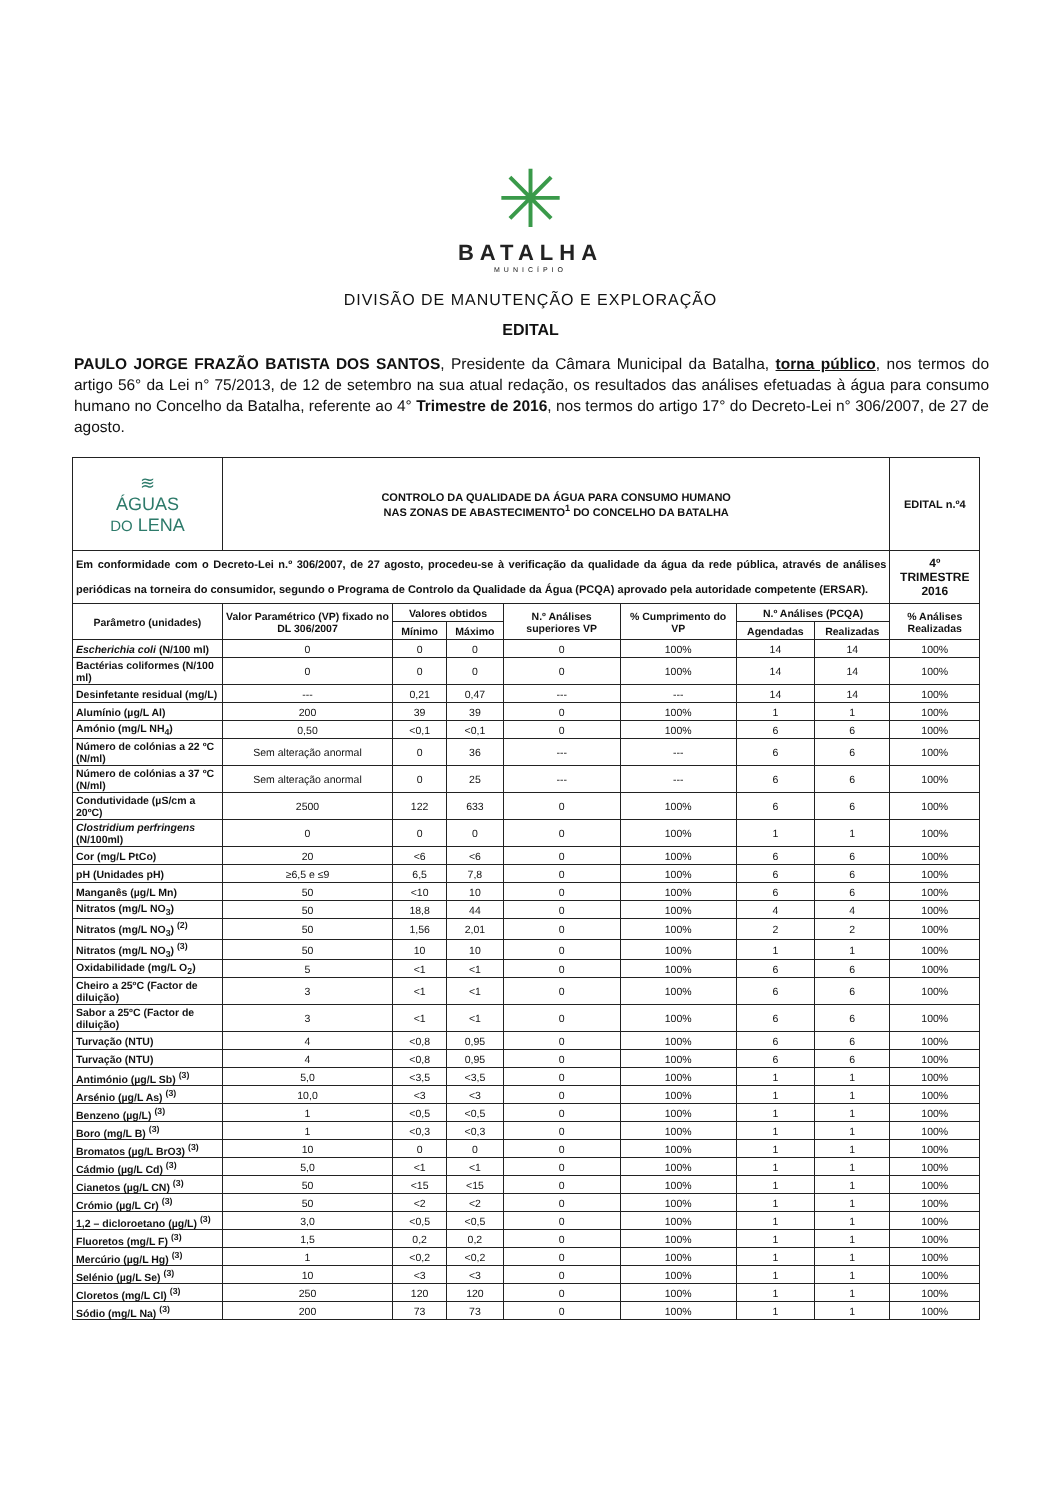✳
BATALHA
MUNICÍPIO
DIVISÃO DE MANUTENÇÃO E EXPLORAÇÃO
EDITAL
PAULO JORGE FRAZÃO BATISTA DOS SANTOS, Presidente da Câmara Municipal da Batalha, torna público, nos termos do artigo 56° da Lei n° 75/2013, de 12 de setembro na sua atual redação, os resultados das análises efetuadas à água para consumo humano no Concelho da Batalha, referente ao 4° Trimestre de 2016, nos termos do artigo 17° do Decreto-Lei n° 306/2007, de 27 de agosto.
| ≋ ÁGUAS DO LENA | CONTROLO DA QUALIDADE DA ÁGUA PARA CONSUMO HUMANO NAS ZONAS DE ABASTECIMENTO<sup>1</sup> DO CONCELHO DA BATALHA | | | | | | | EDITAL n.º4 |
| Em conformidade com o Decreto-Lei n.º 306/2007, de 27 agosto, procedeu-se à verificação da qualidade da água da rede pública, através de análises periódicas na torneira do consumidor, segundo o Programa de Controlo da Qualidade da Água (PCQA) aprovado pela autoridade competente (ERSAR). | | | | | | | | 4º TRIMESTRE 2016 |
| Parâmetro (unidades) | Valor Paramétrico (VP) fixado no DL 306/2007 | Valores obtidos | | N.º Análises superiores VP | % Cumprimento do VP | N.º Análises (PCQA) | | % Análises Realizadas |
| | | Mínimo | Máximo | | | Agendadas | Realizadas | |
| Escherichia coli (N/100 ml) | 0 | 0 | 0 | 0 | 100% | 14 | 14 | 100% |
| Bactérias coliformes (N/100 ml) | 0 | 0 | 0 | 0 | 100% | 14 | 14 | 100% |
| Desinfetante residual (mg/L) | --- | 0,21 | 0,47 | --- | --- | 14 | 14 | 100% |
| Alumínio (µg/L Al) | 200 | 39 | 39 | 0 | 100% | 1 | 1 | 100% |
| Amónio (mg/L NH<sub>4</sub>) | 0,50 | <0,1 | <0,1 | 0 | 100% | 6 | 6 | 100% |
| Número de colónias a 22 ºC (N/ml) | Sem alteração anormal | 0 | 36 | --- | --- | 6 | 6 | 100% |
| Número de colónias a 37 ºC (N/ml) | Sem alteração anormal | 0 | 25 | --- | --- | 6 | 6 | 100% |
| Condutividade (µS/cm a 20ºC) | 2500 | 122 | 633 | 0 | 100% | 6 | 6 | 100% |
| Clostridium perfringens (N/100ml) | 0 | 0 | 0 | 0 | 100% | 1 | 1 | 100% |
| Cor (mg/L PtCo) | 20 | <6 | <6 | 0 | 100% | 6 | 6 | 100% |
| pH (Unidades pH) | ≥6,5 e ≤9 | 6,5 | 7,8 | 0 | 100% | 6 | 6 | 100% |
| Manganês (µg/L Mn) | 50 | <10 | 10 | 0 | 100% | 6 | 6 | 100% |
| Nitratos (mg/L NO<sub>3</sub>) | 50 | 18,8 | 44 | 0 | 100% | 4 | 4 | 100% |
| Nitratos (mg/L NO<sub>3</sub>) <sup>(2)</sup> | 50 | 1,56 | 2,01 | 0 | 100% | 2 | 2 | 100% |
| Nitratos (mg/L NO<sub>3</sub>) <sup>(3)</sup> | 50 | 10 | 10 | 0 | 100% | 1 | 1 | 100% |
| Oxidabilidade (mg/L O<sub>2</sub>) | 5 | <1 | <1 | 0 | 100% | 6 | 6 | 100% |
| Cheiro a 25ºC (Factor de diluição) | 3 | <1 | <1 | 0 | 100% | 6 | 6 | 100% |
| Sabor a 25ºC (Factor de diluição) | 3 | <1 | <1 | 0 | 100% | 6 | 6 | 100% |
| Turvação (NTU) | 4 | <0,8 | 0,95 | 0 | 100% | 6 | 6 | 100% |
| Turvação (NTU) | 4 | <0,8 | 0,95 | 0 | 100% | 6 | 6 | 100% |
| Antimónio (µg/L Sb) <sup>(3)</sup> | 5,0 | <3,5 | <3,5 | 0 | 100% | 1 | 1 | 100% |
| Arsénio (µg/L As) <sup>(3)</sup> | 10,0 | <3 | <3 | 0 | 100% | 1 | 1 | 100% |
| Benzeno (µg/L) <sup>(3)</sup> | 1 | <0,5 | <0,5 | 0 | 100% | 1 | 1 | 100% |
| Boro (mg/L B) <sup>(3)</sup> | 1 | <0,3 | <0,3 | 0 | 100% | 1 | 1 | 100% |
| Bromatos (µg/L BrO3) <sup>(3)</sup> | 10 | 0 | 0 | 0 | 100% | 1 | 1 | 100% |
| Cádmio (µg/L Cd) <sup>(3)</sup> | 5,0 | <1 | <1 | 0 | 100% | 1 | 1 | 100% |
| Cianetos (µg/L CN) <sup>(3)</sup> | 50 | <15 | <15 | 0 | 100% | 1 | 1 | 100% |
| Crómio (µg/L Cr) <sup>(3)</sup> | 50 | <2 | <2 | 0 | 100% | 1 | 1 | 100% |
| 1,2 – dicloroetano (µg/L) <sup>(3)</sup> | 3,0 | <0,5 | <0,5 | 0 | 100% | 1 | 1 | 100% |
| Fluoretos (mg/L F) <sup>(3)</sup> | 1,5 | 0,2 | 0,2 | 0 | 100% | 1 | 1 | 100% |
| Mercúrio (µg/L Hg) <sup>(3)</sup> | 1 | <0,2 | <0,2 | 0 | 100% | 1 | 1 | 100% |
| Selénio (µg/L Se) <sup>(3)</sup> | 10 | <3 | <3 | 0 | 100% | 1 | 1 | 100% |
| Cloretos (mg/L Cl) <sup>(3)</sup> | 250 | 120 | 120 | 0 | 100% | 1 | 1 | 100% |
| Sódio (mg/L Na) <sup>(3)</sup> | 200 | 73 | 73 | 0 | 100% | 1 | 1 | 100% |